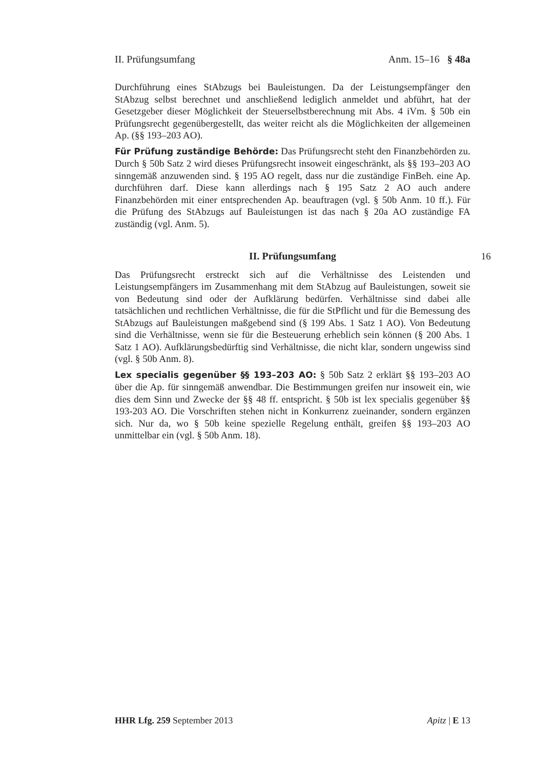II. Prüfungsumfang Anm. 15–16 § 48a
Durchführung eines StAbzugs bei Bauleistungen. Da der Leistungsempfänger den StAbzug selbst berechnet und anschließend lediglich anmeldet und abführt, hat der Gesetzgeber dieser Möglichkeit der Steuerselbstberechnung mit Abs. 4 iVm. § 50b ein Prüfungsrecht gegenübergestellt, das weiter reicht als die Möglichkeiten der allgemeinen Ap. (§§ 193–203 AO).
Für Prüfung zuständige Behörde: Das Prüfungsrecht steht den Finanzbehörden zu. Durch § 50b Satz 2 wird dieses Prüfungsrecht insoweit eingeschränkt, als §§ 193–203 AO sinngemäß anzuwenden sind. § 195 AO regelt, dass nur die zuständige FinBeh. eine Ap. durchführen darf. Diese kann allerdings nach § 195 Satz 2 AO auch andere Finanzbehörden mit einer entsprechenden Ap. beauftragen (vgl. § 50b Anm. 10 ff.). Für die Prüfung des StAbzugs auf Bauleistungen ist das nach § 20a AO zuständige FA zuständig (vgl. Anm. 5).
II. Prüfungsumfang 16
Das Prüfungsrecht erstreckt sich auf die Verhältnisse des Leistenden und Leistungsempfängers im Zusammenhang mit dem StAbzug auf Bauleistungen, soweit sie von Bedeutung sind oder der Aufklärung bedürfen. Verhältnisse sind dabei alle tatsächlichen und rechtlichen Verhältnisse, die für die StPflicht und für die Bemessung des StAbzugs auf Bauleistungen maßgebend sind (§ 199 Abs. 1 Satz 1 AO). Von Bedeutung sind die Verhältnisse, wenn sie für die Besteuerung erheblich sein können (§ 200 Abs. 1 Satz 1 AO). Aufklärungsbedürftig sind Verhältnisse, die nicht klar, sondern ungewiss sind (vgl. § 50b Anm. 8).
Lex specialis gegenüber §§ 193–203 AO: § 50b Satz 2 erklärt §§ 193–203 AO über die Ap. für sinngemäß anwendbar. Die Bestimmungen greifen nur insoweit ein, wie dies dem Sinn und Zwecke der §§ 48 ff. entspricht. § 50b ist lex specialis gegenüber §§ 193-203 AO. Die Vorschriften stehen nicht in Konkurrenz zueinander, sondern ergänzen sich. Nur da, wo § 50b keine spezielle Regelung enthält, greifen §§ 193–203 AO unmittelbar ein (vgl. § 50b Anm. 18).
HHR Lfg. 259 September 2013 Apitz | E 13